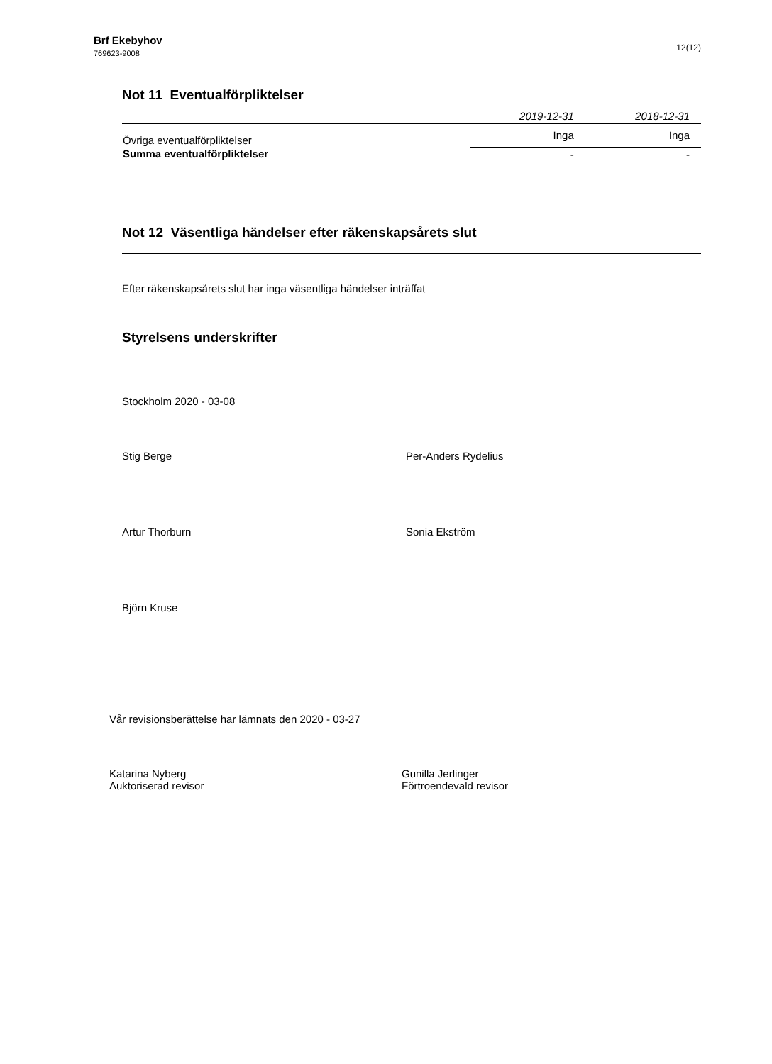Brf Ekebyhov
769623-9008
12(12)
Not 11 Eventualförpliktelser
| | 2019-12-31 | 2018-12-31 |
| --- | --- | --- |
| Övriga eventualförpliktelser | Inga | Inga |
| Summa eventualförpliktelser | - | - |
Not 12 Väsentliga händelser efter räkenskapsårets slut
Efter räkenskapsårets slut har inga väsentliga händelser inträffat
Styrelsens underskrifter
Stockholm 2020 - 03-08
Stig Berge
Per-Anders Rydelius
Artur Thorburn
Sonia Ekström
Björn Kruse
Vår revisionsberättelse har lämnats den 2020 - 03-27
Katarina Nyberg
Auktoriserad revisor
Gunilla Jerlinger
Förtroendevald revisor